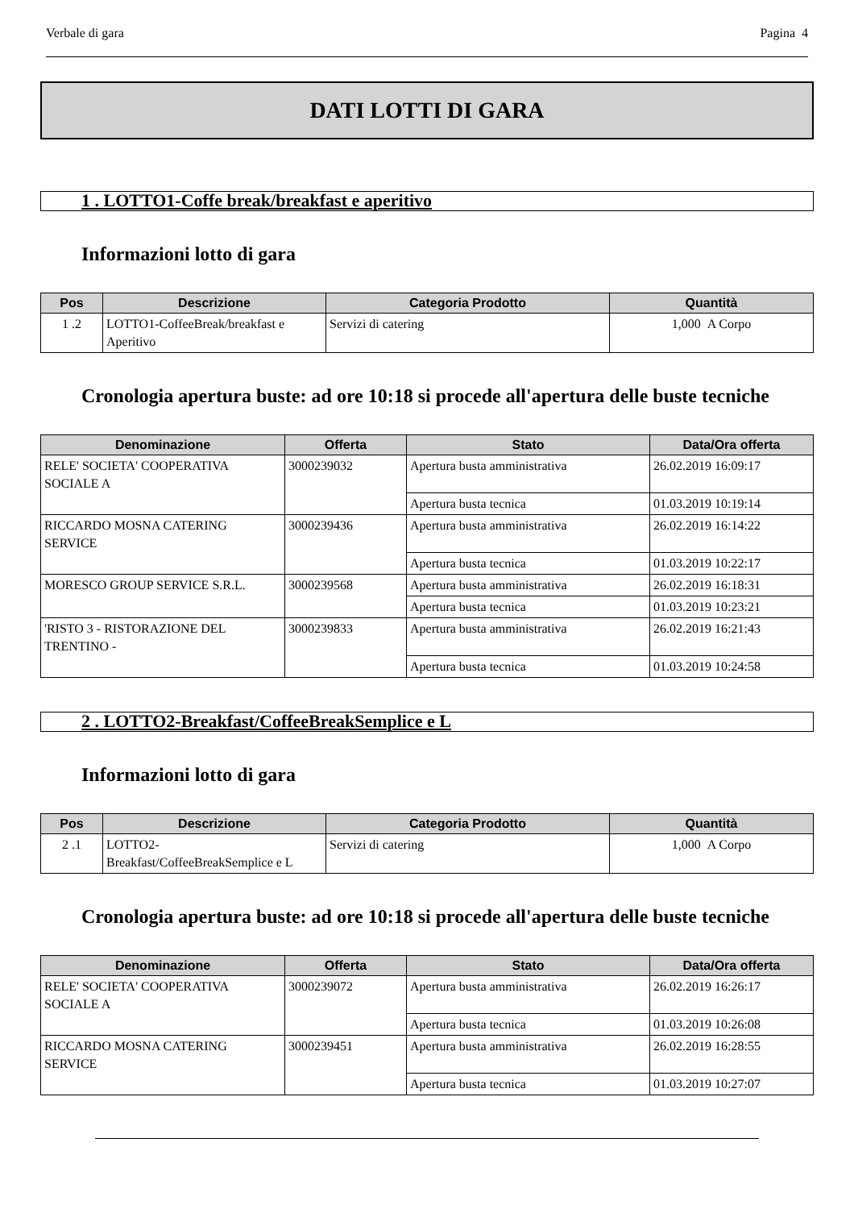Verbale di gara Pagina 4
DATI LOTTI DI GARA
1 . LOTTO1-Coffe break/breakfast e aperitivo
Informazioni lotto di gara
| Pos | Descrizione | Categoria Prodotto | Quantità |
| --- | --- | --- | --- |
| 1 .2 | LOTTO1-CoffeeBreak/breakfast e Aperitivo | Servizi di catering | 1,000 A Corpo |
Cronologia apertura buste: ad ore 10:18 si procede all'apertura delle buste tecniche
| Denominazione | Offerta | Stato | Data/Ora offerta |
| --- | --- | --- | --- |
| RELE' SOCIETA' COOPERATIVA SOCIALE A | 3000239032 | Apertura busta amministrativa | 26.02.2019 16:09:17 |
| | | Apertura busta tecnica | 01.03.2019 10:19:14 |
| RICCARDO MOSNA CATERING SERVICE | 3000239436 | Apertura busta amministrativa | 26.02.2019 16:14:22 |
| | | Apertura busta tecnica | 01.03.2019 10:22:17 |
| MORESCO GROUP SERVICE S.R.L. | 3000239568 | Apertura busta amministrativa | 26.02.2019 16:18:31 |
| | | Apertura busta tecnica | 01.03.2019 10:23:21 |
| 'RISTO 3 - RISTORAZIONE DEL TRENTINO - | 3000239833 | Apertura busta amministrativa | 26.02.2019 16:21:43 |
| | | Apertura busta tecnica | 01.03.2019 10:24:58 |
2 . LOTTO2-Breakfast/CoffeeBreakSemplice e L
Informazioni lotto di gara
| Pos | Descrizione | Categoria Prodotto | Quantità |
| --- | --- | --- | --- |
| 2 .1 | LOTTO2- Breakfast/CoffeeBreakSemplice e L | Servizi di catering | 1,000 A Corpo |
Cronologia apertura buste: ad ore 10:18 si procede all'apertura delle buste tecniche
| Denominazione | Offerta | Stato | Data/Ora offerta |
| --- | --- | --- | --- |
| RELE' SOCIETA' COOPERATIVA SOCIALE A | 3000239072 | Apertura busta amministrativa | 26.02.2019 16:26:17 |
| | | Apertura busta tecnica | 01.03.2019 10:26:08 |
| RICCARDO MOSNA CATERING SERVICE | 3000239451 | Apertura busta amministrativa | 26.02.2019 16:28:55 |
| | | Apertura busta tecnica | 01.03.2019 10:27:07 |